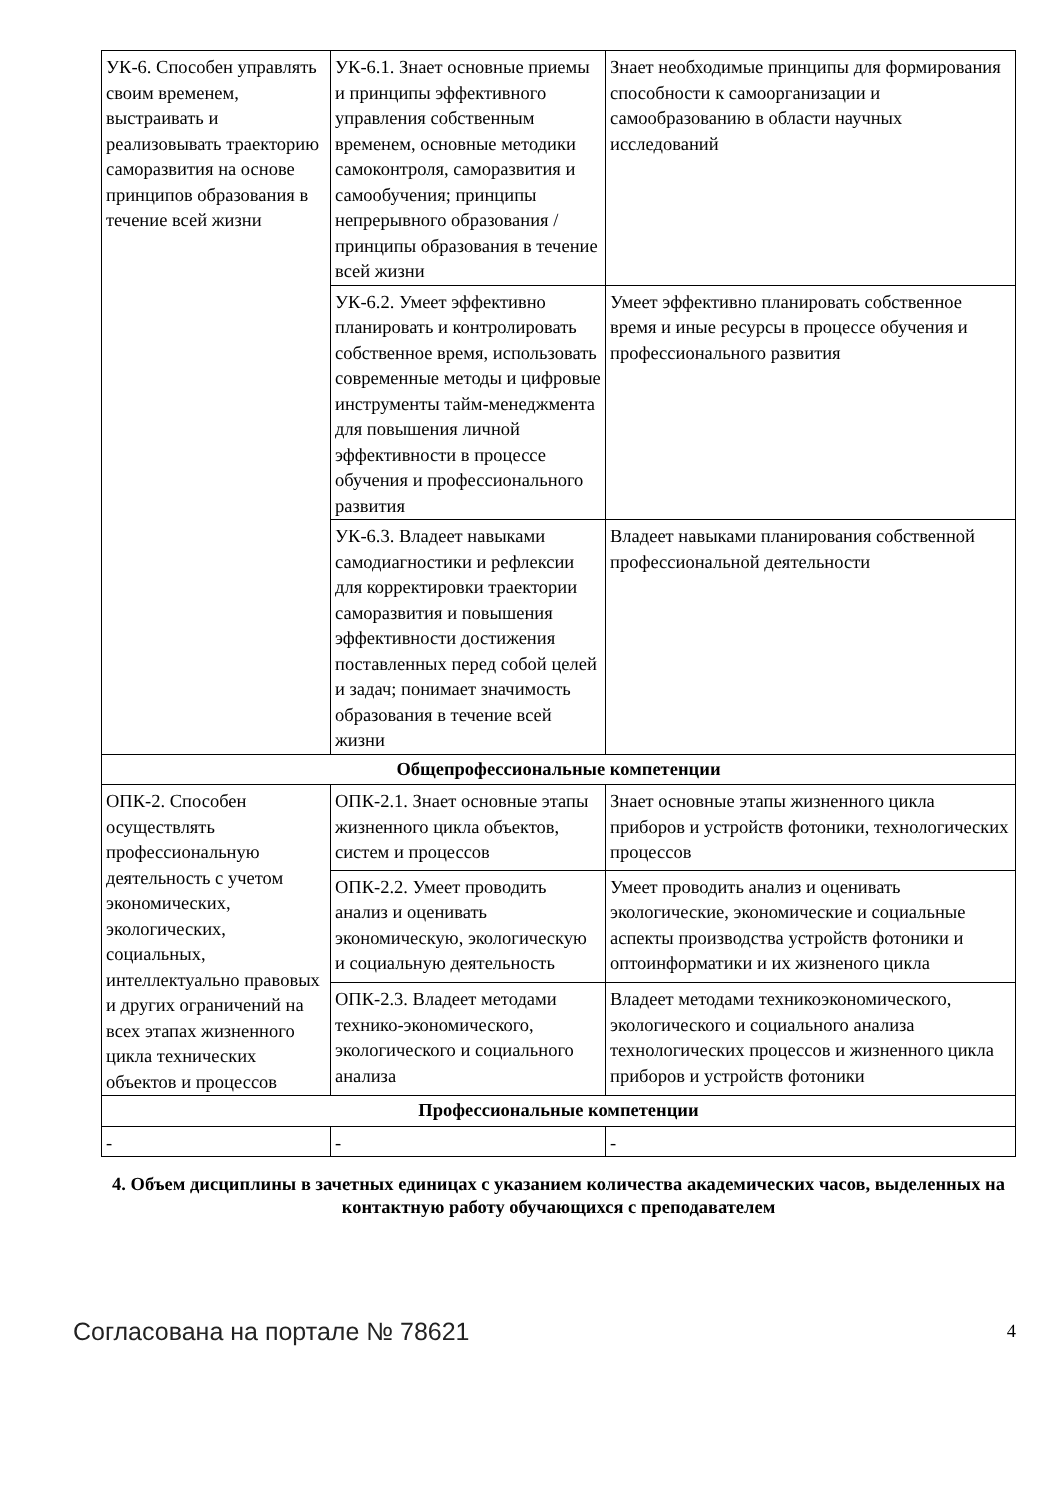| УК-6. Способен управлять своим временем, выстраивать и реализовывать траекторию саморазвития на основе принципов образования в течение всей жизни | УК-6.1. Знает основные приемы и принципы эффективного управления собственным временем, основные методики самоконтроля, саморазвития и самообучения; принципы непрерывного образования / принципы образования в течение всей жизни | Знает необходимые принципы для формирования способности к самоорганизации и самообразованию в области научных исследований |
| | УК-6.2. Умеет эффективно планировать и контролировать собственное время, использовать современные методы и цифровые инструменты тайм-менеджмента для повышения личной эффективности в процессе обучения и профессионального развития | Умеет эффективно планировать собственное время и иные ресурсы в процессе обучения и профессионального развития |
| | УК-6.3. Владеет навыками самодиагностики и рефлексии для корректировки траектории саморазвития и повышения эффективности достижения поставленных перед собой целей и задач; понимает значимость образования в течение всей жизни | Владеет навыками планирования собственной профессиональной деятельности |
| Общепрофессиональные компетенции | | |
| ОПК-2. Способен осуществлять профессиональную деятельность с учетом экономических, экологических, социальных, интеллектуально правовых и других ограничений на всех этапах жизненного цикла технических объектов и процессов | ОПК-2.1. Знает основные этапы жизненного цикла объектов, систем и процессов | Знает основные этапы жизненного цикла приборов и устройств фотоники, технологических процессов |
| | ОПК-2.2. Умеет проводить анализ и оценивать экономическую, экологическую и социальную деятельность | Умеет проводить анализ и оценивать экологические, экономические и социальные аспекты производства устройств фотоники и оптоинформатики и их жизненого цикла |
| | ОПК-2.3. Владеет методами технико-экономического, экологического и социального анализа | Владеет методами техникоэкономического, экологического и социального анализа технологических процессов и жизненного цикла приборов и устройств фотоники |
| Профессиональные компетенции | | |
| - | - | - |
4. Объем дисциплины в зачетных единицах с указанием количества академических часов, выделенных на контактную работу обучающихся с преподавателем
Согласована на портале № 78621 4